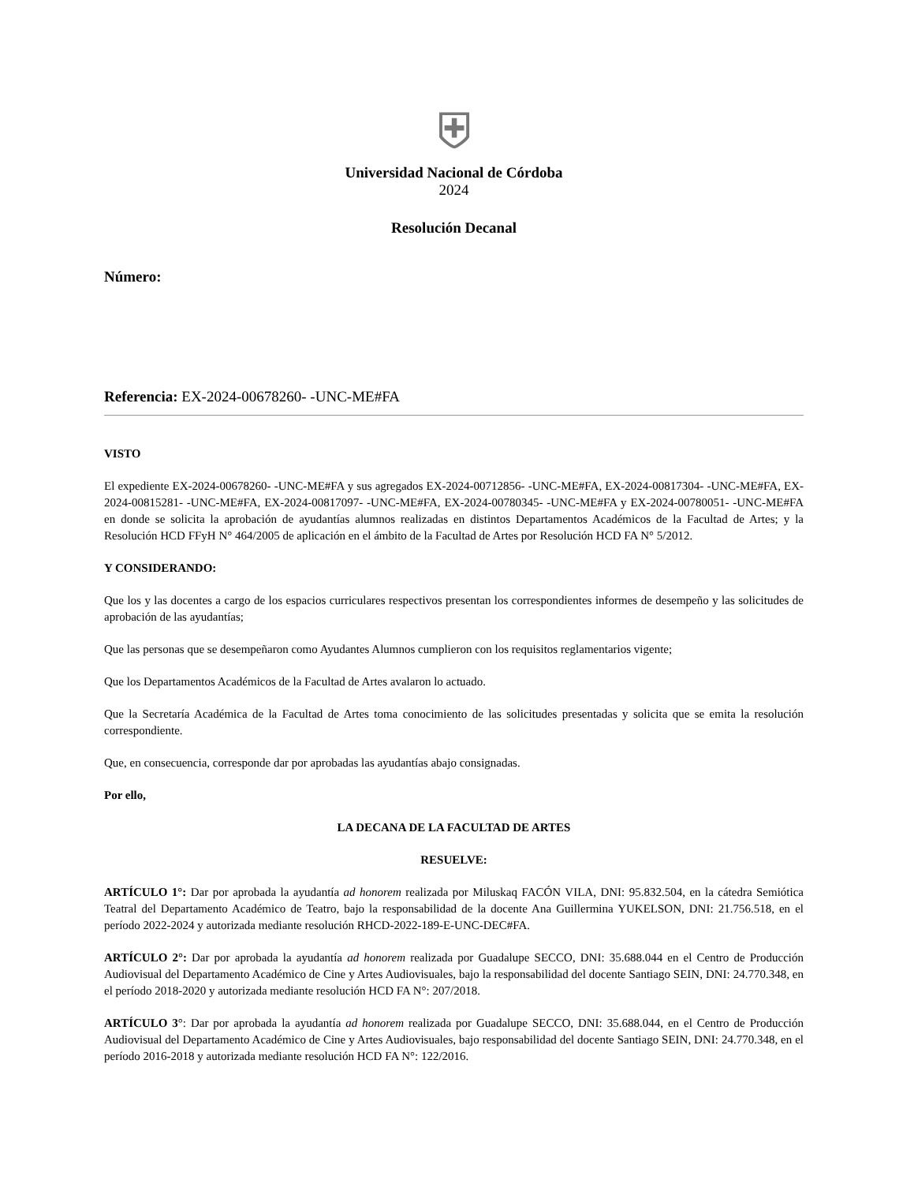⛨
Universidad Nacional de Córdoba
2024
Resolución Decanal
Número:
Referencia: EX-2024-00678260- -UNC-ME#FA
VISTO
El expediente EX-2024-00678260- -UNC-ME#FA y sus agregados EX-2024-00712856- -UNC-ME#FA, EX-2024-00817304- -UNC-ME#FA, EX-2024-00815281- -UNC-ME#FA, EX-2024-00817097- -UNC-ME#FA, EX-2024-00780345- -UNC-ME#FA y EX-2024-00780051- -UNC-ME#FA en donde se solicita la aprobación de ayudantías alumnos realizadas en distintos Departamentos Académicos de la Facultad de Artes; y la Resolución HCD FFyH N° 464/2005 de aplicación en el ámbito de la Facultad de Artes por Resolución HCD FA N° 5/2012.
Y CONSIDERANDO:
Que los y las docentes a cargo de los espacios curriculares respectivos presentan los correspondientes informes de desempeño y las solicitudes de aprobación de las ayudantías;
Que las personas que se desempeñaron como Ayudantes Alumnos cumplieron con los requisitos reglamentarios vigente;
Que los Departamentos Académicos de la Facultad de Artes avalaron lo actuado.
Que la Secretaría Académica de la Facultad de Artes toma conocimiento de las solicitudes presentadas y solicita que se emita la resolución correspondiente.
Que, en consecuencia, corresponde dar por aprobadas las ayudantías abajo consignadas.
Por ello,
LA DECANA DE LA FACULTAD DE ARTES
RESUELVE:
ARTÍCULO 1°: Dar por aprobada la ayudantía ad honorem realizada por Miluskaq FACÓN VILA, DNI: 95.832.504, en la cátedra Semiótica Teatral del Departamento Académico de Teatro, bajo la responsabilidad de la docente Ana Guillermina YUKELSON, DNI: 21.756.518, en el período 2022-2024 y autorizada mediante resolución RHCD-2022-189-E-UNC-DEC#FA.
ARTÍCULO 2°: Dar por aprobada la ayudantía ad honorem realizada por Guadalupe SECCO, DNI: 35.688.044 en el Centro de Producción Audiovisual del Departamento Académico de Cine y Artes Audiovisuales, bajo la responsabilidad del docente Santiago SEIN, DNI: 24.770.348, en el período 2018-2020 y autorizada mediante resolución HCD FA N°: 207/2018.
ARTÍCULO 3°: Dar por aprobada la ayudantía ad honorem realizada por Guadalupe SECCO, DNI: 35.688.044, en el Centro de Producción Audiovisual del Departamento Académico de Cine y Artes Audiovisuales, bajo responsabilidad del docente Santiago SEIN, DNI: 24.770.348, en el período 2016-2018 y autorizada mediante resolución HCD FA N°: 122/2016.